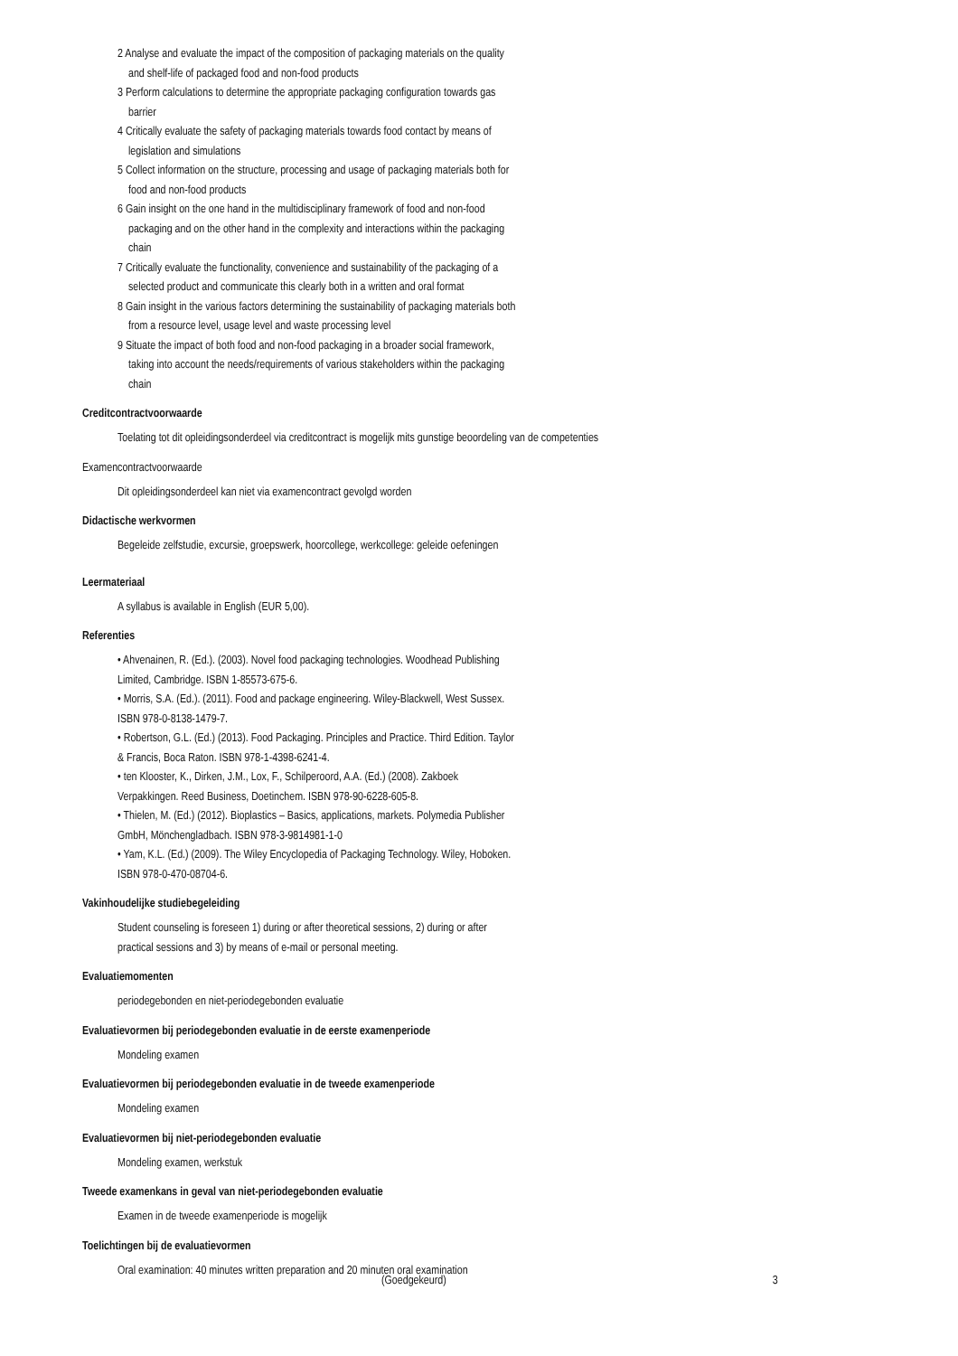2 Analyse and evaluate the impact of the composition of packaging materials on the quality
and shelf-life of packaged food and non-food products
3 Perform calculations to determine the appropriate packaging configuration towards gas
barrier
4 Critically evaluate the safety of packaging materials towards food contact by means of
legislation and simulations
5 Collect information on the structure, processing and usage of packaging materials both for
food and non-food products
6 Gain insight on the one hand in the multidisciplinary framework of food and non-food
packaging and on the other hand in the complexity and interactions within the packaging
chain
7 Critically evaluate the functionality, convenience and sustainability of the packaging of a
selected product and communicate this clearly both in a written and oral format
8 Gain insight in the various factors determining the sustainability of packaging materials both
from a resource level, usage level and waste processing level
9 Situate the impact of both food and non-food packaging in a broader social framework,
taking into account the needs/requirements of various stakeholders within the packaging
chain
Creditcontractvoorwaarde
Toelating tot dit opleidingsonderdeel via creditcontract is mogelijk mits gunstige beoordeling van de competenties
Examencontractvoorwaarde
Dit opleidingsonderdeel kan niet via examencontract gevolgd worden
Didactische werkvormen
Begeleide zelfstudie, excursie, groepswerk, hoorcollege, werkcollege: geleide oefeningen
Leermateriaal
A syllabus is available in English (EUR 5,00).
Referenties
• Ahvenainen, R. (Ed.). (2003). Novel food packaging technologies. Woodhead Publishing
Limited, Cambridge. ISBN 1-85573-675-6.
• Morris, S.A. (Ed.). (2011). Food and package engineering. Wiley-Blackwell, West Sussex.
ISBN 978-0-8138-1479-7.
• Robertson, G.L. (Ed.) (2013). Food Packaging. Principles and Practice. Third Edition. Taylor
& Francis, Boca Raton. ISBN 978-1-4398-6241-4.
• ten Klooster, K., Dirken, J.M., Lox, F., Schilperoord, A.A. (Ed.) (2008). Zakboek
Verpakkingen. Reed Business, Doetinchem. ISBN 978-90-6228-605-8.
• Thielen, M. (Ed.) (2012). Bioplastics – Basics, applications, markets. Polymedia Publisher
GmbH, Mönchengladbach. ISBN 978-3-9814981-1-0
• Yam, K.L. (Ed.) (2009). The Wiley Encyclopedia of Packaging Technology. Wiley, Hoboken.
ISBN 978-0-470-08704-6.
Vakinhoudelijke studiebegeleiding
Student counseling is foreseen 1) during or after theoretical sessions, 2) during or after
practical sessions and 3) by means of e-mail or personal meeting.
Evaluatiemomenten
periodegebonden en niet-periodegebonden evaluatie
Evaluatievormen bij periodegebonden evaluatie in de eerste examenperiode
Mondeling examen
Evaluatievormen bij periodegebonden evaluatie in de tweede examenperiode
Mondeling examen
Evaluatievormen bij niet-periodegebonden evaluatie
Mondeling examen, werkstuk
Tweede examenkans in geval van niet-periodegebonden evaluatie
Examen in de tweede examenperiode is mogelijk
Toelichtingen bij de evaluatievormen
Oral examination: 40 minutes written preparation and 20 minuten oral examination
(Goedgekeurd) 3